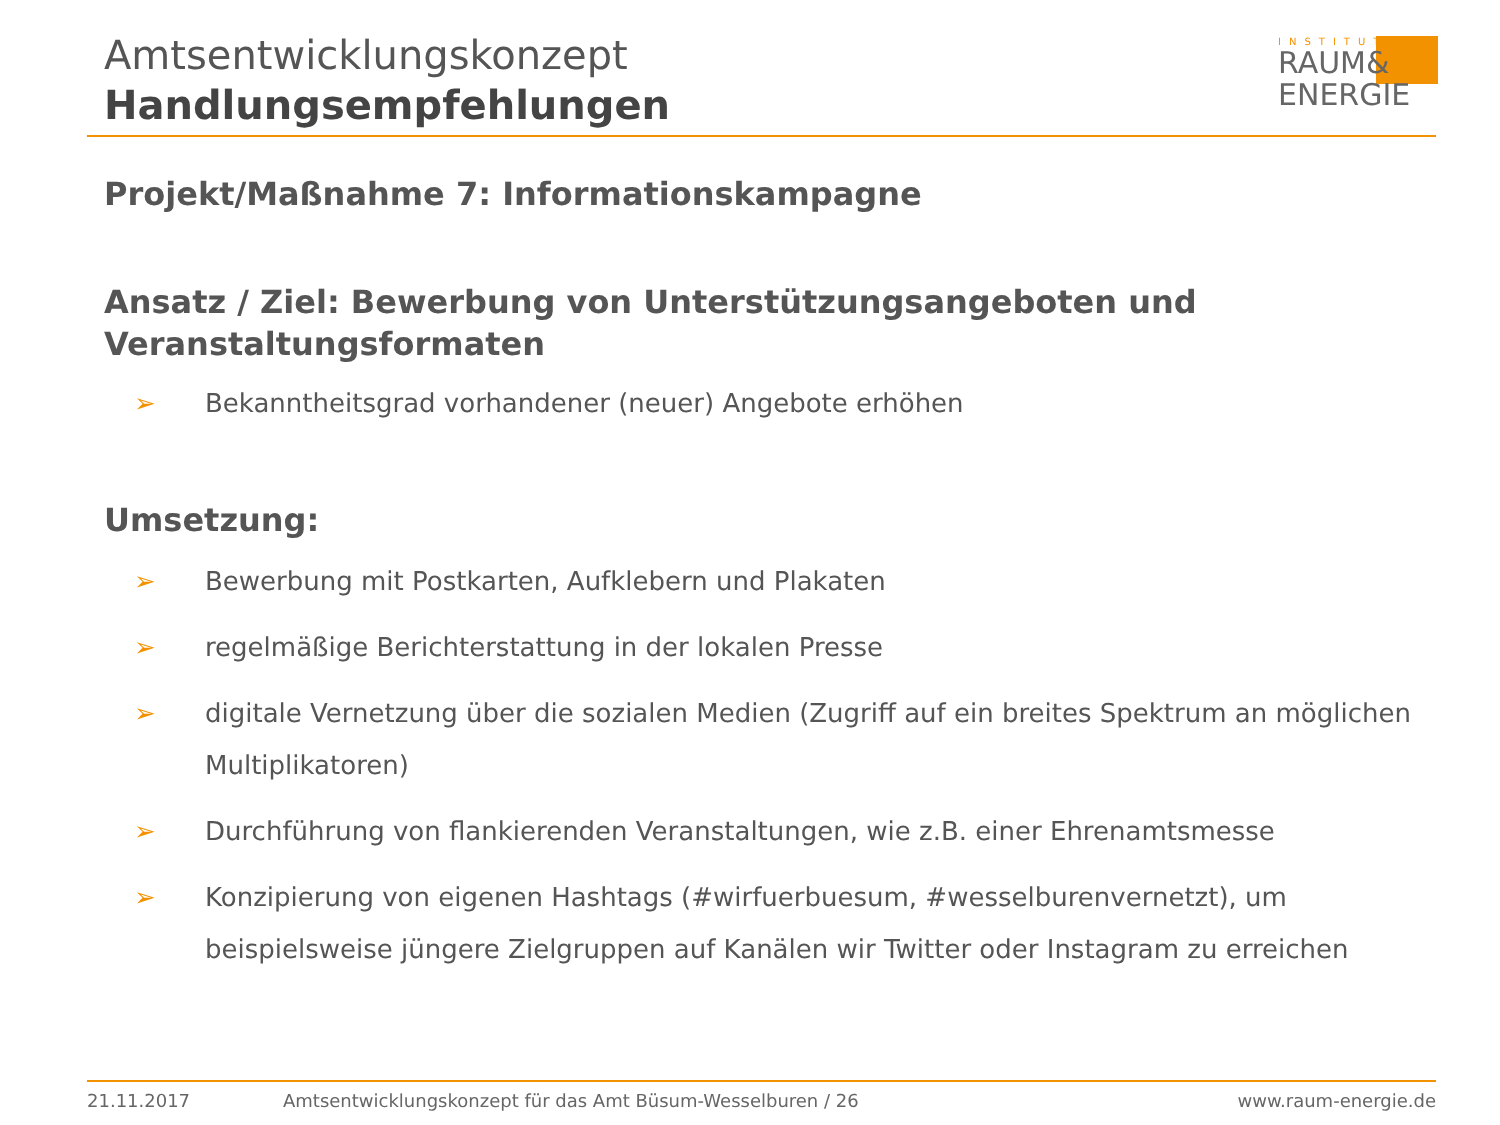Amtsentwicklungskonzept
Handlungsempfehlungen
INSTITUT
RAUM&
ENERGIE
Projekt/Maßnahme 7: Informationskampagne
Ansatz / Ziel: Bewerbung von Unterstützungsangeboten und Veranstaltungsformaten
➢ Bekanntheitsgrad vorhandener (neuer) Angebote erhöhen
Umsetzung:
➢ Bewerbung mit Postkarten, Aufklebern und Plakaten
➢ regelmäßige Berichterstattung in der lokalen Presse
➢ digitale Vernetzung über die sozialen Medien (Zugriff auf ein breites Spektrum an möglichen Multiplikatoren)
➢ Durchführung von flankierenden Veranstaltungen, wie z.B. einer Ehrenamtsmesse
➢ Konzipierung von eigenen Hashtags (#wirfuerbuesum, #wesselburenvernetzt), um beispielsweise jüngere Zielgruppen auf Kanälen wir Twitter oder Instagram zu erreichen
21.11.2017 Amtsentwicklungskonzept für das Amt Büsum-Wesselburen / 26 www.raum-energie.de